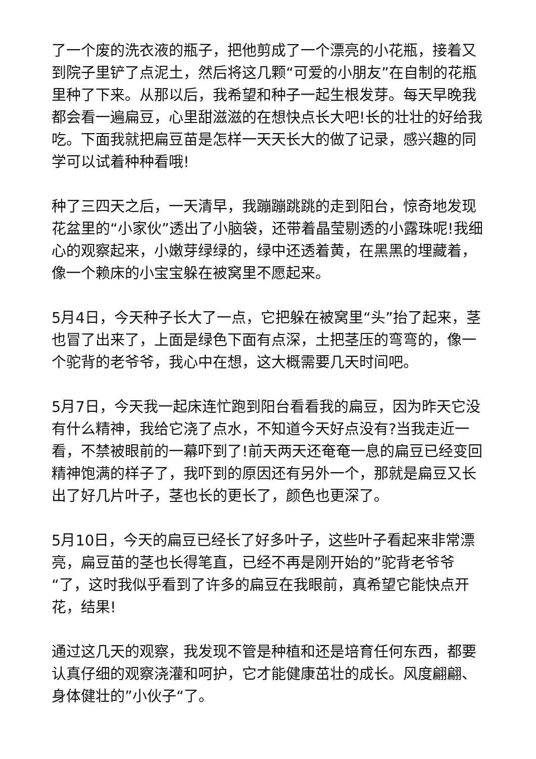了一个废的洗衣液的瓶子，把他剪成了一个漂亮的小花瓶，接着又到院子里铲了点泥土，然后将这几颗“可爱的小朋友”在自制的花瓶里种了下来。从那以后，我希望和种子一起生根发芽。每天早晚我都会看一遍扁豆，心里甜滋滋的在想快点长大吧!长的壮壮的好给我吃。下面我就把扁豆苗是怎样一天天长大的做了记录，感兴趣的同学可以试着种种看哦!
种了三四天之后，一天清早，我蹦蹦跳跳的走到阳台，惊奇地发现花盆里的“小家伙”透出了小脑袋，还带着晶莹剔透的小露珠呢!我细心的观察起来，小嫩芽绿绿的，绿中还透着黄，在黑黑的埋藏着，像一个赖床的小宝宝躲在被窝里不愿起来。
5月4日，今天种子长大了一点，它把躲在被窝里“头”抬了起来，茎也冒了出来了，上面是绿色下面有点深，土把茎压的弯弯的，像一个驼背的老爷爷，我心中在想，这大概需要几天时间吧。
5月7日，今天我一起床连忙跑到阳台看看我的扁豆，因为昨天它没有什么精神，我给它浇了点水，不知道今天好点没有?当我走近一看，不禁被眼前的一幕吓到了!前天两天还奄奄一息的扁豆已经变回精神饱满的样子了，我吓到的原因还有另外一个，那就是扁豆又长出了好几片叶子，茎也长的更长了，颜色也更深了。
5月10日，今天的扁豆已经长了好多叶子，这些叶子看起来非常漂亮，扁豆苗的茎也长得笔直，已经不再是刚开始的”驼背老爷爷“了，这时我似乎看到了许多的扁豆在我眼前，真希望它能快点开花，结果!
通过这几天的观察，我发现不管是种植和还是培育任何东西，都要认真仔细的观察浇灌和呵护，它才能健康茁壮的成长。风度翩翩、身体健壮的”小伙子“了。